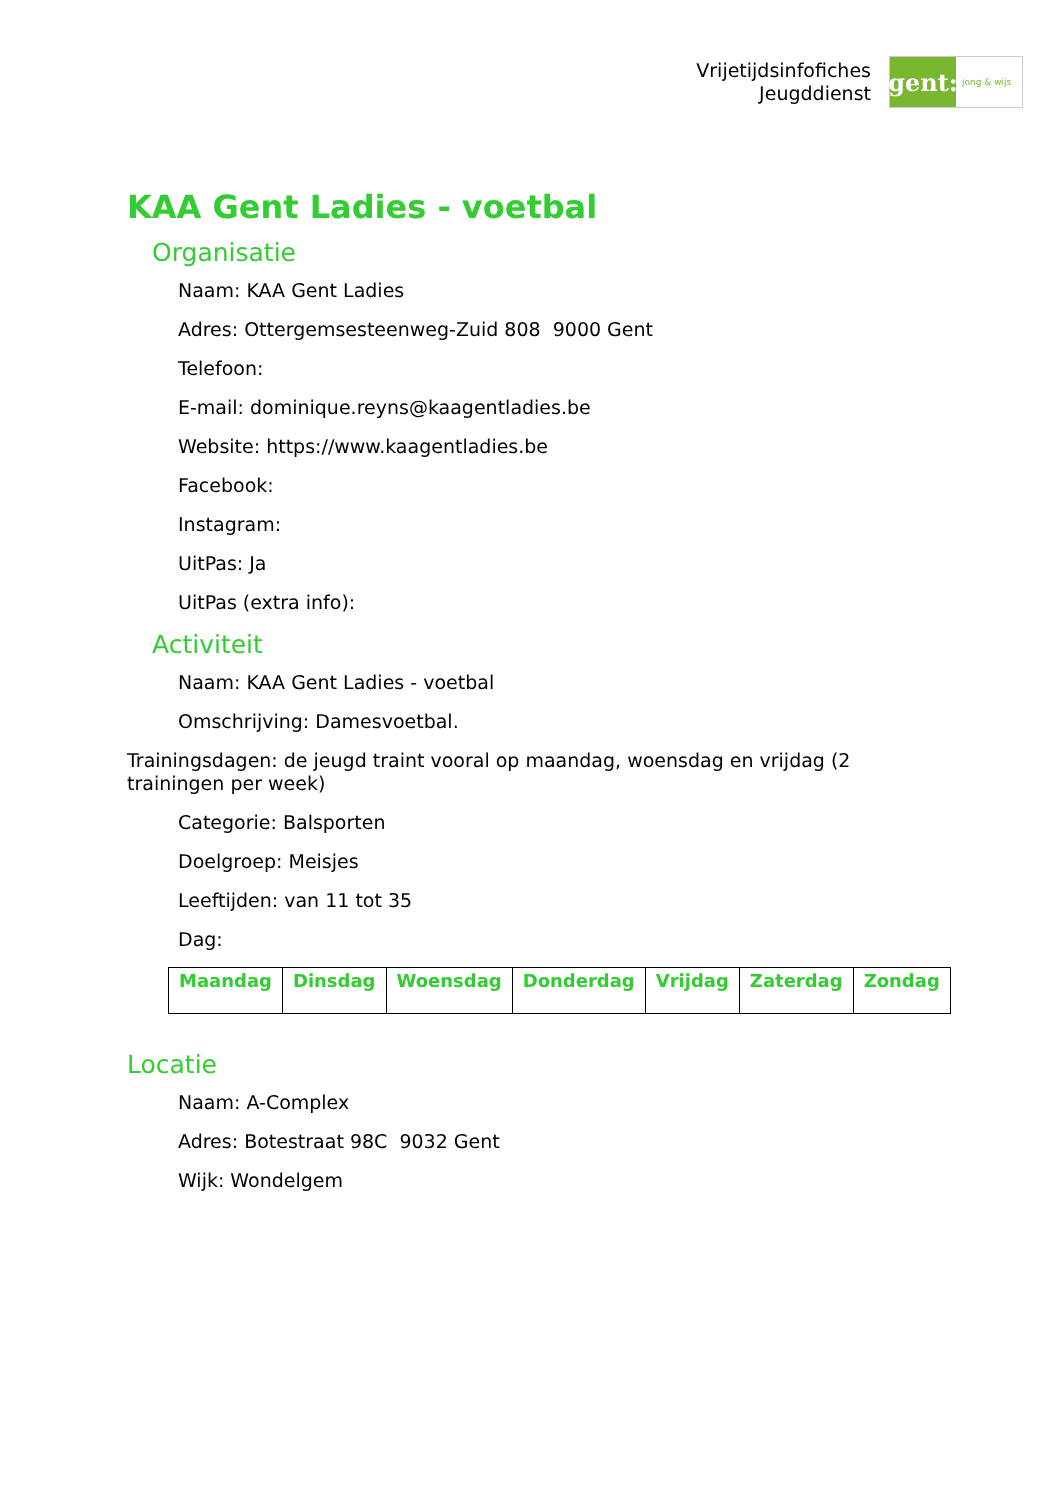Vrijetijdsinfofiches
Jeugddienst
gent:
jong & wijs
KAA Gent Ladies - voetbal
Organisatie
Naam: KAA Gent Ladies
Adres: Ottergemsesteenweg-Zuid 808 9000 Gent
Telefoon:
E-mail: dominique.reyns@kaagentladies.be
Website: https://www.kaagentladies.be
Facebook:
Instagram:
UitPas: Ja
UitPas (extra info):
Activiteit
Naam: KAA Gent Ladies - voetbal
Omschrijving: Damesvoetbal.
Trainingsdagen: de jeugd traint vooral op maandag, woensdag en vrijdag (2 trainingen per week)
Categorie: Balsporten
Doelgroep: Meisjes
Leeftijden: van 11 tot 35
Dag:
| Maandag | Dinsdag | Woensdag | Donderdag | Vrijdag | Zaterdag | Zondag |
| --- | --- | --- | --- | --- | --- | --- |
Locatie
Naam: A-Complex
Adres: Botestraat 98C 9032 Gent
Wijk: Wondelgem